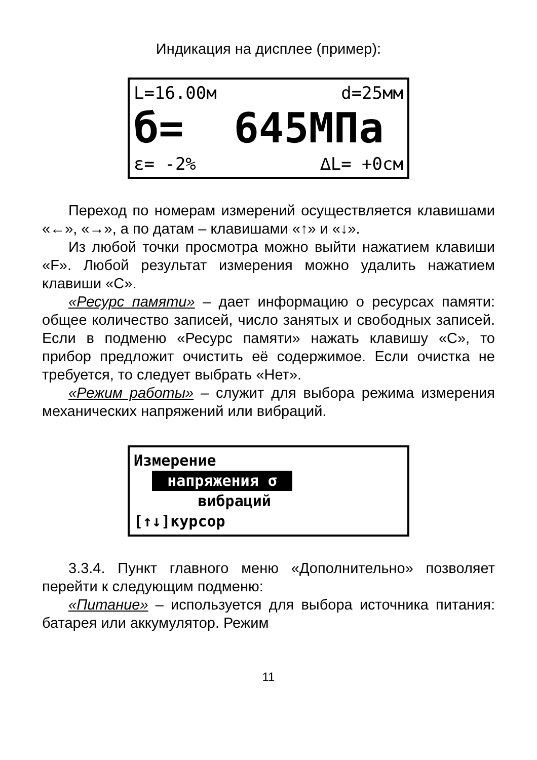Индикация на дисплее (пример):
L=16.00м d=25мм
б= 645МПа
ε= -2% ∆L= +0см
Переход по номерам измерений осуществляется клавишами «←», «→», а по датам – клавишами «↑» и «↓».
Из любой точки просмотра можно выйти нажатием клавиши «F». Любой результат измерения можно удалить нажатием клавиши «С».
«Ресурс памяти» – дает информацию о ресурсах памяти: общее количество записей, число занятых и свободных записей. Если в подменю «Ресурс памяти» нажать клавишу «С», то прибор предложит очистить её содержимое. Если очистка не требуется, то следует выбрать «Нет».
«Режим работы» – служит для выбора режима измерения механических напряжений или вибраций.
Измерение напряжения σ вибраций [↑↓]курсор
3.3.4. Пункт главного меню «Дополнительно» позволяет перейти к следующим подменю:
«Питание» – используется для выбора источника питания: батарея или аккумулятор. Режим
11